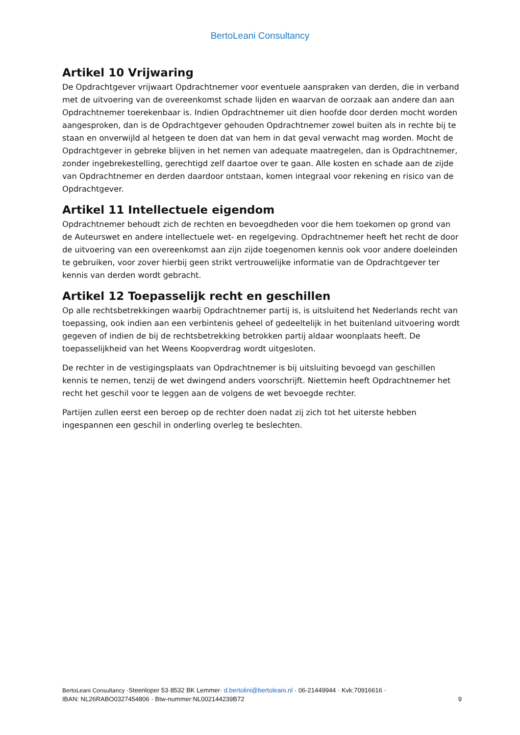BertoLeani Consultancy
Artikel 10 Vrijwaring
De Opdrachtgever vrijwaart Opdrachtnemer voor eventuele aanspraken van derden, die in verband met de uitvoering van de overeenkomst schade lijden en waarvan de oorzaak aan andere dan aan Opdrachtnemer toerekenbaar is. Indien Opdrachtnemer uit dien hoofde door derden mocht worden aangesproken, dan is de Opdrachtgever gehouden Opdrachtnemer zowel buiten als in rechte bij te staan en onverwijld al hetgeen te doen dat van hem in dat geval verwacht mag worden. Mocht de Opdrachtgever in gebreke blijven in het nemen van adequate maatregelen, dan is Opdrachtnemer, zonder ingebrekestelling, gerechtigd zelf daartoe over te gaan. Alle kosten en schade aan de zijde van Opdrachtnemer en derden daardoor ontstaan, komen integraal voor rekening en risico van de Opdrachtgever.
Artikel 11 Intellectuele eigendom
Opdrachtnemer behoudt zich de rechten en bevoegdheden voor die hem toekomen op grond van de Auteurswet en andere intellectuele wet- en regelgeving. Opdrachtnemer heeft het recht de door de uitvoering van een overeenkomst aan zijn zijde toegenomen kennis ook voor andere doeleinden te gebruiken, voor zover hierbij geen strikt vertrouwelijke informatie van de Opdrachtgever ter kennis van derden wordt gebracht.
Artikel 12 Toepasselijk recht en geschillen
Op alle rechtsbetrekkingen waarbij Opdrachtnemer partij is, is uitsluitend het Nederlands recht van toepassing, ook indien aan een verbintenis geheel of gedeeltelijk in het buitenland uitvoering wordt gegeven of indien de bij de rechtsbetrekking betrokken partij aldaar woonplaats heeft. De toepasselijkheid van het Weens Koopverdrag wordt uitgesloten.
De rechter in de vestigingsplaats van Opdrachtnemer is bij uitsluiting bevoegd van geschillen kennis te nemen, tenzij de wet dwingend anders voorschrijft. Niettemin heeft Opdrachtnemer het recht het geschil voor te leggen aan de volgens de wet bevoegde rechter.
Partijen zullen eerst een beroep op de rechter doen nadat zij zich tot het uiterste hebben ingespannen een geschil in onderling overleg te beslechten.
BertoLeani Consultancy ·Steenloper 53·8532 BK Lemmer· d.bertolini@bertoleani.nl · 06-21449944 · Kvk:70916616 ·
IBAN: NL26RABO0327454806 · Btw-nummer:NL002144239B72 9